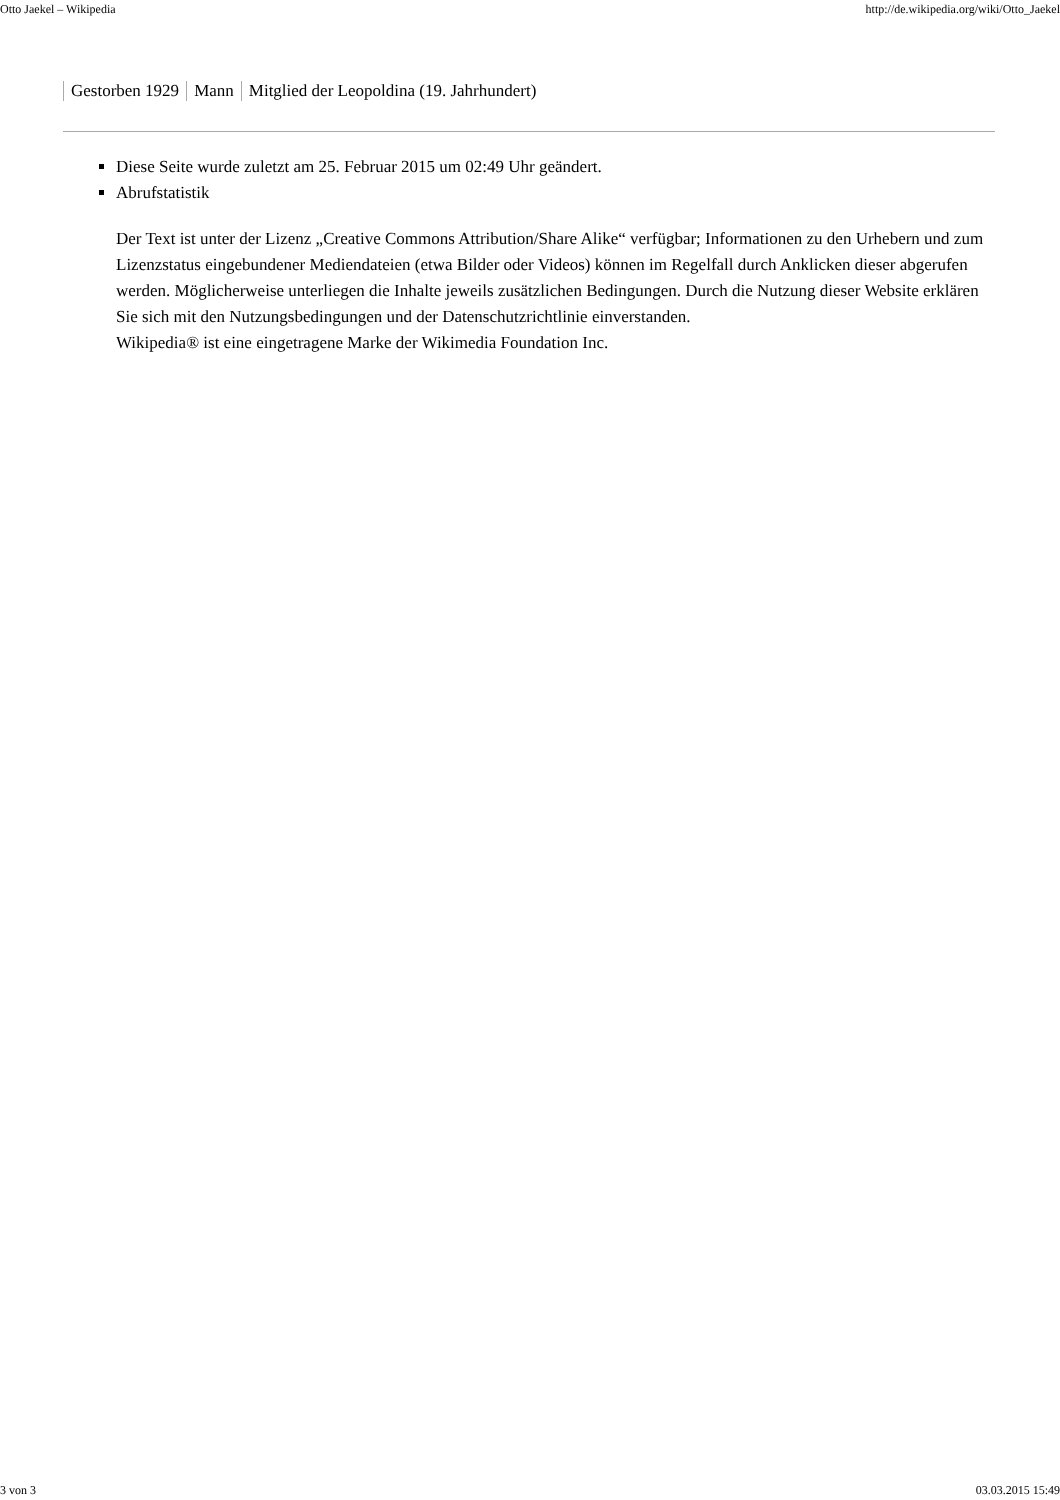Otto Jaekel – Wikipedia http://de.wikipedia.org/wiki/Otto_Jaekel
Gestorben 1929 Mann Mitglied der Leopoldina (19. Jahrhundert)
Diese Seite wurde zuletzt am 25. Februar 2015 um 02:49 Uhr geändert.
Abrufstatistik
Der Text ist unter der Lizenz „Creative Commons Attribution/Share Alike“ verfügbar; Informationen zu den Urhebern und zum Lizenzstatus eingebundener Mediendateien (etwa Bilder oder Videos) können im Regelfall durch Anklicken dieser abgerufen werden. Möglicherweise unterliegen die Inhalte jeweils zusätzlichen Bedingungen. Durch die Nutzung dieser Website erklären Sie sich mit den Nutzungsbedingungen und der Datenschutzrichtlinie einverstanden.
Wikipedia® ist eine eingetragene Marke der Wikimedia Foundation Inc.
3 von 3 03.03.2015 15:49